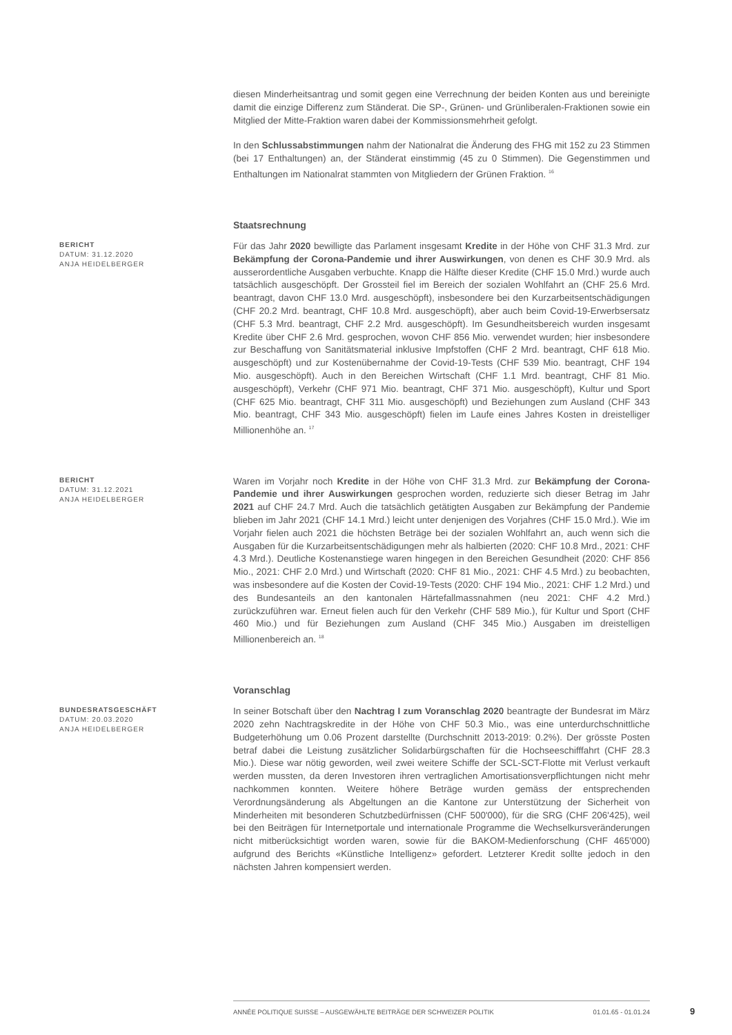diesen Minderheitsantrag und somit gegen eine Verrechnung der beiden Konten aus und bereinigte damit die einzige Differenz zum Ständerat. Die SP-, Grünen- und Grünliberalen-Fraktionen sowie ein Mitglied der Mitte-Fraktion waren dabei der Kommissionsmehrheit gefolgt.
In den Schlussabstimmungen nahm der Nationalrat die Änderung des FHG mit 152 zu 23 Stimmen (bei 17 Enthaltungen) an, der Ständerat einstimmig (45 zu 0 Stimmen). Die Gegenstimmen und Enthaltungen im Nationalrat stammten von Mitgliedern der Grünen Fraktion. <sup>16</sup>
Staatsrechnung
BERICHT
DATUM: 31.12.2020
ANJA HEIDELBERGER
Für das Jahr 2020 bewilligte das Parlament insgesamt Kredite in der Höhe von CHF 31.3 Mrd. zur Bekämpfung der Corona-Pandemie und ihrer Auswirkungen, von denen es CHF 30.9 Mrd. als ausserordentliche Ausgaben verbuchte. Knapp die Hälfte dieser Kredite (CHF 15.0 Mrd.) wurde auch tatsächlich ausgeschöpft. Der Grossteil fiel im Bereich der sozialen Wohlfahrt an (CHF 25.6 Mrd. beantragt, davon CHF 13.0 Mrd. ausgeschöpft), insbesondere bei den Kurzarbeitsentschädigungen (CHF 20.2 Mrd. beantragt, CHF 10.8 Mrd. ausgeschöpft), aber auch beim Covid-19-Erwerbsersatz (CHF 5.3 Mrd. beantragt, CHF 2.2 Mrd. ausgeschöpft). Im Gesundheitsbereich wurden insgesamt Kredite über CHF 2.6 Mrd. gesprochen, wovon CHF 856 Mio. verwendet wurden; hier insbesondere zur Beschaffung von Sanitätsmaterial inklusive Impfstoffen (CHF 2 Mrd. beantragt, CHF 618 Mio. ausgeschöpft) und zur Kostenübernahme der Covid-19-Tests (CHF 539 Mio. beantragt, CHF 194 Mio. ausgeschöpft). Auch in den Bereichen Wirtschaft (CHF 1.1 Mrd. beantragt, CHF 81 Mio. ausgeschöpft), Verkehr (CHF 971 Mio. beantragt, CHF 371 Mio. ausgeschöpft), Kultur und Sport (CHF 625 Mio. beantragt, CHF 311 Mio. ausgeschöpft) und Beziehungen zum Ausland (CHF 343 Mio. beantragt, CHF 343 Mio. ausgeschöpft) fielen im Laufe eines Jahres Kosten in dreistelliger Millionenhöhe an. <sup>17</sup>
BERICHT
DATUM: 31.12.2021
ANJA HEIDELBERGER
Waren im Vorjahr noch Kredite in der Höhe von CHF 31.3 Mrd. zur Bekämpfung der Corona-Pandemie und ihrer Auswirkungen gesprochen worden, reduzierte sich dieser Betrag im Jahr 2021 auf CHF 24.7 Mrd. Auch die tatsächlich getätigten Ausgaben zur Bekämpfung der Pandemie blieben im Jahr 2021 (CHF 14.1 Mrd.) leicht unter denjenigen des Vorjahres (CHF 15.0 Mrd.). Wie im Vorjahr fielen auch 2021 die höchsten Beträge bei der sozialen Wohlfahrt an, auch wenn sich die Ausgaben für die Kurzarbeitsentschädigungen mehr als halbierten (2020: CHF 10.8 Mrd., 2021: CHF 4.3 Mrd.). Deutliche Kostenanstiege waren hingegen in den Bereichen Gesundheit (2020: CHF 856 Mio., 2021: CHF 2.0 Mrd.) und Wirtschaft (2020: CHF 81 Mio., 2021: CHF 4.5 Mrd.) zu beobachten, was insbesondere auf die Kosten der Covid-19-Tests (2020: CHF 194 Mio., 2021: CHF 1.2 Mrd.) und des Bundesanteils an den kantonalen Härtefallmassnahmen (neu 2021: CHF 4.2 Mrd.) zurückzuführen war. Erneut fielen auch für den Verkehr (CHF 589 Mio.), für Kultur und Sport (CHF 460 Mio.) und für Beziehungen zum Ausland (CHF 345 Mio.) Ausgaben im dreistelligen Millionenbereich an. <sup>18</sup>
Voranschlag
BUNDESRATSGESCHÄFT
DATUM: 20.03.2020
ANJA HEIDELBERGER
In seiner Botschaft über den Nachtrag I zum Voranschlag 2020 beantragte der Bundesrat im März 2020 zehn Nachtragskredite in der Höhe von CHF 50.3 Mio., was eine unterdurchschnittliche Budgeterhöhung um 0.06 Prozent darstellte (Durchschnitt 2013-2019: 0.2%). Der grösste Posten betraf dabei die Leistung zusätzlicher Solidarbürgschaften für die Hochseeschifffahrt (CHF 28.3 Mio.). Diese war nötig geworden, weil zwei weitere Schiffe der SCL-SCT-Flotte mit Verlust verkauft werden mussten, da deren Investoren ihren vertraglichen Amortisationsverpflichtungen nicht mehr nachkommen konnten. Weitere höhere Beträge wurden gemäss der entsprechenden Verordnungsänderung als Abgeltungen an die Kantone zur Unterstützung der Sicherheit von Minderheiten mit besonderen Schutzbedürfnissen (CHF 500'000), für die SRG (CHF 206'425), weil bei den Beiträgen für Internetportale und internationale Programme die Wechselkursveränderungen nicht mitberücksichtigt worden waren, sowie für die BAKOM-Medienforschung (CHF 465'000) aufgrund des Berichts «Künstliche Intelligenz» gefordert. Letzterer Kredit sollte jedoch in den nächsten Jahren kompensiert werden.
ANNÉE POLITIQUE SUISSE – AUSGEWÄHLTE BEITRÄGE DER SCHWEIZER POLITIK 01.01.65 - 01.01.24
9